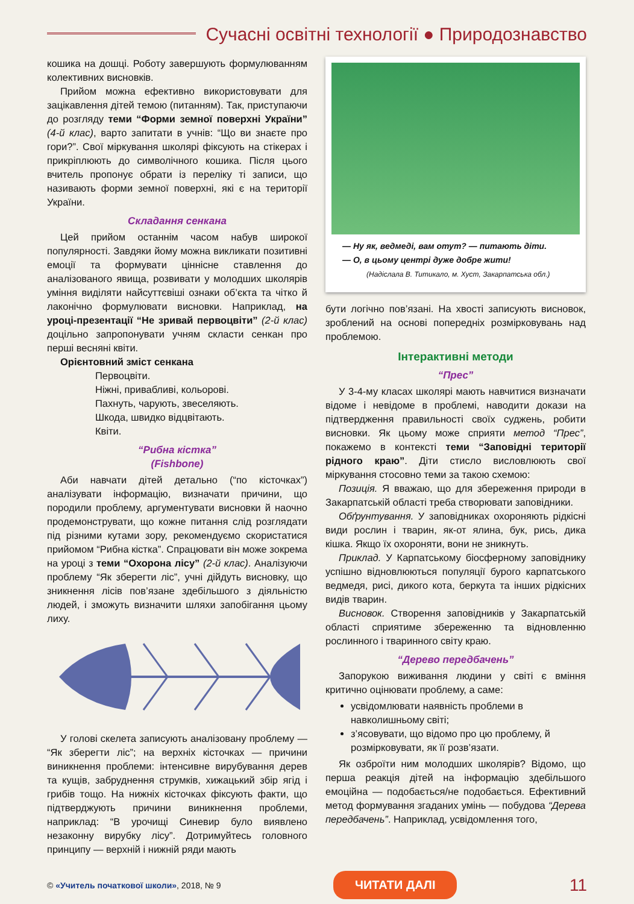Сучасні освітні технології ● Природознавство
кошика на дошці. Роботу завершують формулюванням колективних висновків.
Прийом можна ефективно використовувати для зацікавлення дітей темою (питанням). Так, приступаючи до розгляду теми “Форми земної поверхні України” (4-й клас), варто запитати в учнів: “Що ви знаєте про гори?”. Свої міркування школярі фіксують на стікерах і прикріплюють до символічного кошика. Після цього вчитель пропонує обрати із переліку ті записи, що називають форми земної поверхні, які є на території України.
Складання сенкана
Цей прийом останнім часом набув широкої популярності. Завдяки йому можна викликати позитивні емоції та формувати ціннісне ставлення до аналізованого явища, розвивати у молодших школярів уміння виділяти найсуттєвіші ознаки об’єкта та чітко й лаконічно формулювати висновки. Наприклад, на уроці-презентації “Не зривай первоцвіти” (2-й клас) доцільно запропонувати учням скласти сенкан про перші весняні квіти.
Орієнтовний зміст сенкана
Первоцвіти.
Ніжні, привабливі, кольорові.
Пахнуть, чарують, звеселяють.
Шкода, швидко відцвітають.
Квіти.
“Рибна кістка”
(Fishbone)
Аби навчати дітей детально (“по кісточках”) аналізувати інформацію, визначати причини, що породили проблему, аргументувати висновки й наочно продемонструвати, що кожне питання слід розглядати під різними кутами зору, рекомендуємо скористатися прийомом “Рибна кістка”. Спрацювати він може зокрема на уроці з теми “Охорона лісу” (2-й клас). Аналізуючи проблему “Як зберегти ліс”, учні дійдуть висновку, що зникнення лісів пов’язане здебільшого з діяльністю людей, і зможуть визначити шляхи запобігання цьому лиху.
У голові скелета записують аналізовану проблему — “Як зберегти ліс”; на верхніх кісточках — причини виникнення проблеми: інтенсивне вирубування дерев та кущів, забруднення струмків, хижацький збір ягід і грибів тощо. На нижніх кісточках фіксують факти, що підтверджують причини виникнення проблеми, наприклад: “В урочищі Синевир було виявлено незаконну вирубку лісу”. Дотримуйтесь головного принципу — верхній і нижній ряди мають
— Ну як, ведмеді, вам отут? — питають діти.
— О, в цьому центрі дуже добре жити!
(Надіслала В. Титикало, м. Хуст, Закарпатська обл.)
бути логічно пов’язані. На хвості записують висновок, зроблений на основі попередніх розмірковувань над проблемою.
Інтерактивні методи
“Прес”
У 3-4-му класах школярі мають навчитися визначати відоме і невідоме в проблемі, наводити докази на підтвердження правильності своїх суджень, робити висновки. Як цьому може сприяти метод “Прес”, покажемо в контексті теми “Заповідні території рідного краю”. Діти стисло висловлюють свої міркування стосовно теми за такою схемою:
Позиція. Я вважаю, що для збереження природи в Закарпатській області треба створювати заповідники.
Обґрунтування. У заповідниках охороняють рідкісні види рослин і тварин, як-от ялина, бук, рись, дика кішка. Якщо їх охороняти, вони не зникнуть.
Приклад. У Карпатському біосферному заповіднику успішно відновлюються популяції бурого карпатського ведмедя, рисі, дикого кота, беркута та інших рідкісних видів тварин.
Висновок. Створення заповідників у Закарпатській області сприятиме збереженню та відновленню рослинного і тваринного світу краю.
“Дерево передбачень”
Запорукою виживання людини у світі є вміння критично оцінювати проблему, а саме:
усвідомлювати наявність проблеми в навколишньому світі;
з’ясовувати, що відомо про цю проблему, й розмірковувати, як її розв’язати.
Як озброїти ним молодших школярів? Відомо, що перша реакція дітей на інформацію здебільшого емоційна — подобається/не подобається. Ефективний метод формування згаданих умінь — побудова “Дерева передбачень”. Наприклад, усвідомлення того,
© «Учитель початкової школи», 2018, № 9 ЧИТАТИ ДАЛІ 11